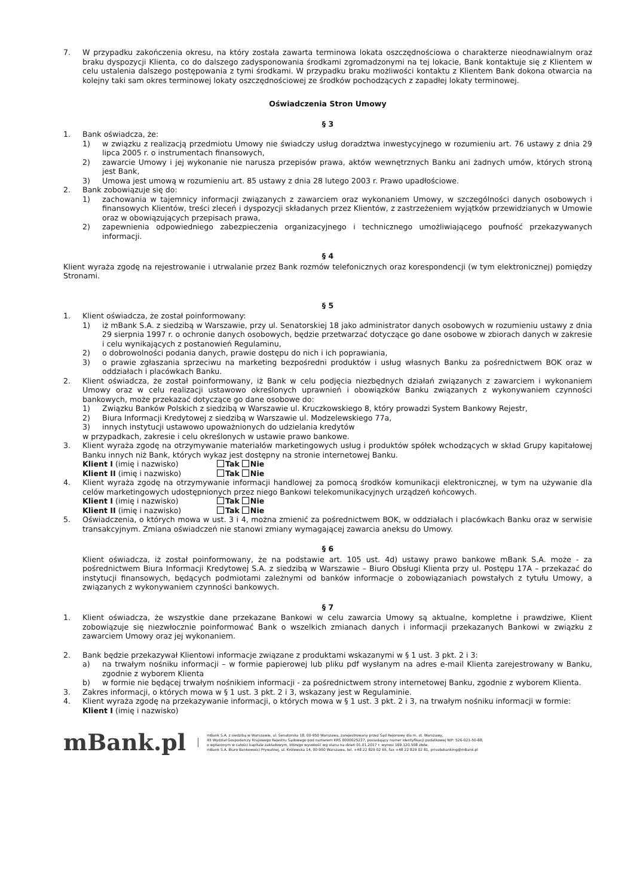7. W przypadku zakończenia okresu, na który została zawarta terminowa lokata oszczędnościowa o charakterze nieodnawialnym oraz braku dyspozycji Klienta, co do dalszego zadysponowania środkami zgromadzonymi na tej lokacie, Bank kontaktuje się z Klientem w celu ustalenia dalszego postępowania z tymi środkami. W przypadku braku możliwości kontaktu z Klientem Bank dokona otwarcia na kolejny taki sam okres terminowej lokaty oszczędnościowej ze środków pochodzących z zapadłej lokaty terminowej.
Oświadczenia Stron Umowy
§ 3
1. Bank oświadcza, że:
1) w związku z realizacją przedmiotu Umowy nie świadczy usług doradztwa inwestycyjnego w rozumieniu art. 76 ustawy z dnia 29 lipca 2005 r. o instrumentach finansowych,
2) zawarcie Umowy i jej wykonanie nie narusza przepisów prawa, aktów wewnętrznych Banku ani żadnych umów, których stroną jest Bank,
3) Umowa jest umową w rozumieniu art. 85 ustawy z dnia 28 lutego 2003 r. Prawo upadłościowe.
2. Bank zobowiązuje się do:
1) zachowania w tajemnicy informacji związanych z zawarciem oraz wykonaniem Umowy, w szczególności danych osobowych i finansowych Klientów, treści zleceń i dyspozycji składanych przez Klientów, z zastrzeżeniem wyjątków przewidzianych w Umowie oraz w obowiązujących przepisach prawa,
2) zapewnienia odpowiedniego zabezpieczenia organizacyjnego i technicznego umożliwiającego poufność przekazywanych informacji.
§ 4
Klient wyraża zgodę na rejestrowanie i utrwalanie przez Bank rozmów telefonicznych oraz korespondencji (w tym elektronicznej) pomiędzy Stronami.
§ 5
1. Klient oświadcza, że został poinformowany:
1) iż mBank S.A. z siedzibą w Warszawie, przy ul. Senatorskiej 18 jako administrator danych osobowych w rozumieniu ustawy z dnia 29 sierpnia 1997 r. o ochronie danych osobowych, będzie przetwarzać dotyczące go dane osobowe w zbiorach danych w zakresie i celu wynikających z postanowień Regulaminu,
2) o dobrowolności podania danych, prawie dostępu do nich i ich poprawiania,
3) o prawie zgłaszania sprzeciwu na marketing bezpośredni produktów i usług własnych Banku za pośrednictwem BOK oraz w oddziałach i placówkach Banku.
2. Klient oświadcza, że został poinformowany, iż Bank w celu podjęcia niezbędnych działań związanych z zawarciem i wykonaniem Umowy oraz w celu realizacji ustawowo określonych uprawnień i obowiązków Banku związanych z wykonywaniem czynności bankowych, może przekazać dotyczące go dane osobowe do:
1) Związku Banków Polskich z siedzibą w Warszawie ul. Kruczkowskiego 8, który prowadzi System Bankowy Rejestr,
2) Biura Informacji Kredytowej z siedzibą w Warszawie ul. Modzelewskiego 77a,
3) innych instytucji ustawowo upoważnionych do udzielania kredytów
w przypadkach, zakresie i celu określonych w ustawie prawo bankowe.
3. Klient wyraża zgodę na otrzymywanie materiałów marketingowych usług i produktów spółek wchodzących w skład Grupy kapitałowej Banku innych niż Bank, których wykaz jest dostępny na stronie internetowej Banku.
Klient I (imię i nazwisko) Tak Nie
Klient II (imię i nazwisko) Tak Nie
4. Klient wyraża zgodę na otrzymywanie informacji handlowej za pomocą środków komunikacji elektronicznej, w tym na używanie dla celów marketingowych udostępnionych przez niego Bankowi telekomunikacyjnych urządzeń końcowych.
Klient I (imię i nazwisko) Tak Nie
Klient II (imię i nazwisko) Tak Nie
5. Oświadczenia, o których mowa w ust. 3 i 4, można zmienić za pośrednictwem BOK, w oddziałach i placówkach Banku oraz w serwisie transakcyjnym. Zmiana oświadczeń nie stanowi zmiany wymagającej zawarcia aneksu do Umowy.
§ 6
Klient oświadcza, iż został poinformowany, że na podstawie art. 105 ust. 4d) ustawy prawo bankowe mBank S.A. może - za pośrednictwem Biura Informacji Kredytowej S.A. z siedzibą w Warszawie – Biuro Obsługi Klienta przy ul. Postępu 17A – przekazać do instytucji finansowych, będących podmiotami zależnymi od banków informacje o zobowiązaniach powstałych z tytułu Umowy, a związanych z wykonywaniem czynności bankowych.
§ 7
1. Klient oświadcza, że wszystkie dane przekazane Bankowi w celu zawarcia Umowy są aktualne, kompletne i prawdziwe, Klient zobowiązuje się niezwłocznie poinformować Bank o wszelkich zmianach danych i informacji przekazanych Bankowi w związku z zawarciem Umowy oraz jej wykonaniem.
2. Bank będzie przekazywał Klientowi informacje związane z produktami wskazanymi w § 1 ust. 3 pkt. 2 i 3:
a) na trwałym nośniku informacji – w formie papierowej lub pliku pdf wysłanym na adres e-mail Klienta zarejestrowany w Banku, zgodnie z wyborem Klienta
b) w formie nie będącej trwałym nośnikiem informacji - za pośrednictwem strony internetowej Banku, zgodnie z wyborem Klienta.
3. Zakres informacji, o których mowa w § 1 ust. 3 pkt. 2 i 3, wskazany jest w Regulaminie.
4. Klient wyraża zgodę na przekazywanie informacji, o których mowa w § 1 ust. 3 pkt. 2 i 3, na trwałym nośniku informacji w formie:
Klient I (imię i nazwisko)
mBank.pl
mBank S.A. z siedzibą w Warszawie, ul. Senatorska 18, 00-950 Warszawa, zarejestrowany przez Sąd Rejonowy dla m. st. Warszawy,
XII Wydział Gospodarczy Krajowego Rejestru Sądowego pod numerem KRS 0000025237, posiadający numer identyfikacji podatkowej NIP: 526-021-50-88,
o wpłaconym w całości kapitale zakładowym, którego wysokość wg stanu na dzień 01.01.2017 r. wynosi 169.120.508 złote.
mBank S.A. Biuro Bankowości Prywatnej, ul. Królewska 14, 00-950 Warszawa, tel. +48 22 829 02 65, fax +48 22 829 02 81, privatebanking@mBank.pl